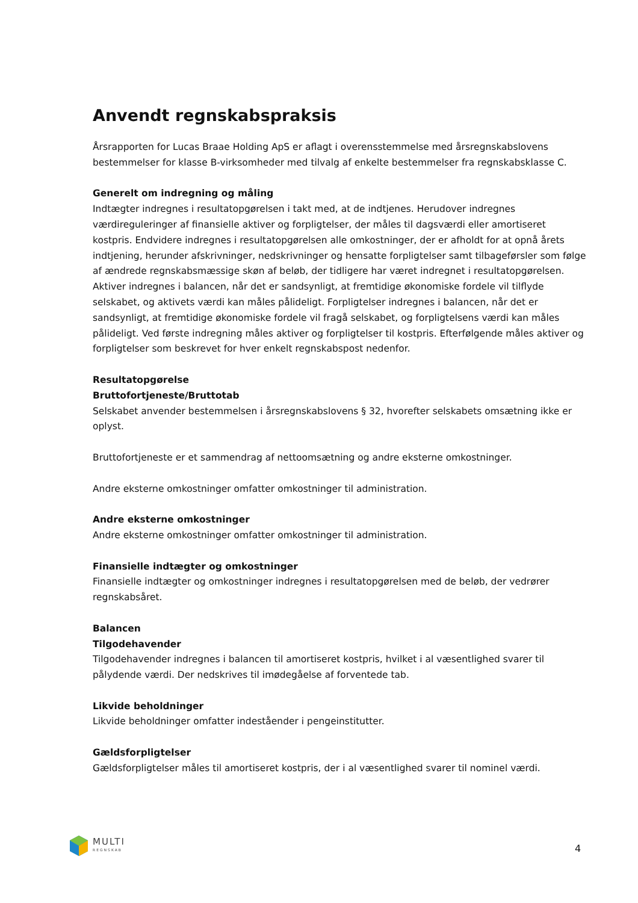Anvendt regnskabspraksis
Årsrapporten for Lucas Braae Holding ApS er aflagt i overensstemmelse med årsregnskabslovens bestemmelser for klasse B-virksomheder med tilvalg af enkelte bestemmelser fra regnskabsklasse C.
Generelt om indregning og måling
Indtægter indregnes i resultatopgørelsen i takt med, at de indtjenes. Herudover indregnes værdireguleringer af finansielle aktiver og forpligtelser, der måles til dagsværdi eller amortiseret kostpris. Endvidere indregnes i resultatopgørelsen alle omkostninger, der er afholdt for at opnå årets indtjening, herunder afskrivninger, nedskrivninger og hensatte forpligtelser samt tilbageførsler som følge af ændrede regnskabsmæssige skøn af beløb, der tidligere har været indregnet i resultatopgørelsen. Aktiver indregnes i balancen, når det er sandsynligt, at fremtidige økonomiske fordele vil tilflyde selskabet, og aktivets værdi kan måles pålideligt. Forpligtelser indregnes i balancen, når det er sandsynligt, at fremtidige økonomiske fordele vil fragå selskabet, og forpligtelsens værdi kan måles pålideligt. Ved første indregning måles aktiver og forpligtelser til kostpris. Efterfølgende måles aktiver og forpligtelser som beskrevet for hver enkelt regnskabspost nedenfor.
Resultatopgørelse
Bruttofortjeneste/Bruttotab
Selskabet anvender bestemmelsen i årsregnskabslovens § 32, hvorefter selskabets omsætning ikke er oplyst.
Bruttofortjeneste er et sammendrag af nettoomsætning og andre eksterne omkostninger.
Andre eksterne omkostninger omfatter omkostninger til administration.
Andre eksterne omkostninger
Andre eksterne omkostninger omfatter omkostninger til administration.
Finansielle indtægter og omkostninger
Finansielle indtægter og omkostninger indregnes i resultatopgørelsen med de beløb, der vedrører regnskabsåret.
Balancen
Tilgodehavender
Tilgodehavender indregnes i balancen til amortiseret kostpris, hvilket i al væsentlighed svarer til pålydende værdi. Der nedskrives til imødegåelse af forventede tab.
Likvide beholdninger
Likvide beholdninger omfatter indeståender i pengeinstitutter.
Gældsforpligtelser
Gældsforpligtelser måles til amortiseret kostpris, der i al væsentlighed svarer til nominel værdi.
MULTI
REGNSKAB
4